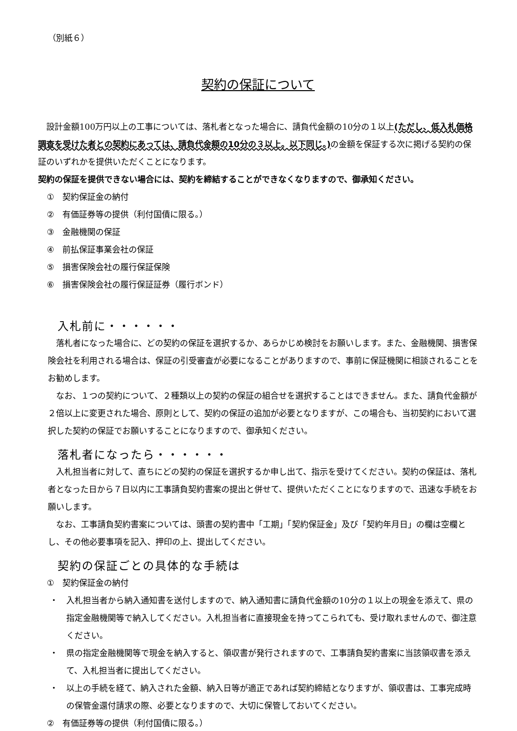（別紙６）
契約の保証について
　設計金額100万円以上の工事については、落札者となった場合に、請負代金額の10分の１以上(ただし、低入札価格調査を受けた者との契約にあっては、請負代金額の10分の３以上。以下同じ。) の金額を保証する次に掲げる契約の保証のいずれかを提供いただくことになります。
契約の保証を提供できない場合には、契約を締結することができなくなりますので、御承知ください。
①　契約保証金の納付
②　有価証券等の提供（利付国債に限る。）
③　金融機関の保証
④　前払保証事業会社の保証
⑤　損害保険会社の履行保証保険
⑥　損害保険会社の履行保証証券（履行ボンド）
入札前に・・・・・・
　落札者になった場合に、どの契約の保証を選択するか、あらかじめ検討をお願いします。また、金融機関、損害保険会社を利用される場合は、保証の引受審査が必要になることがありますので、事前に保証機関に相談されることをお勧めします。
　なお、１つの契約について、２種類以上の契約の保証の組合せを選択することはできません。また、請負代金額が２倍以上に変更された場合、原則として、契約の保証の追加が必要となりますが、この場合も、当初契約において選択した契約の保証でお願いすることになりますので、御承知ください。
落札者になったら・・・・・・
　入札担当者に対して、直ちにどの契約の保証を選択するか申し出て、指示を受けてください。契約の保証は、落札者となった日から７日以内に工事請負契約書案の提出と併せて、提供いただくことになりますので、迅速な手続をお願いします。
　なお、工事請負契約書案については、頭書の契約書中「工期」「契約保証金」及び「契約年月日」の欄は空欄とし、その他必要事項を記入、押印の上、提出してください。
契約の保証ごとの具体的な手続は
①　契約保証金の納付
・　入札担当者から納入通知書を送付しますので、納入通知書に請負代金額の10分の１以上の現金を添えて、県の指定金融機関等で納入してください。入札担当者に直接現金を持ってこられても、受け取れませんので、御注意ください。
・　県の指定金融機関等で現金を納入すると、領収書が発行されますので、工事請負契約書案に当該領収書を添えて、入札担当者に提出してください。
・　以上の手続を経て、納入された金額、納入日等が適正であれば契約締結となりますが、領収書は、工事完成時の保管金還付請求の際、必要となりますので、大切に保管しておいてください。
②　有価証券等の提供（利付国債に限る。）